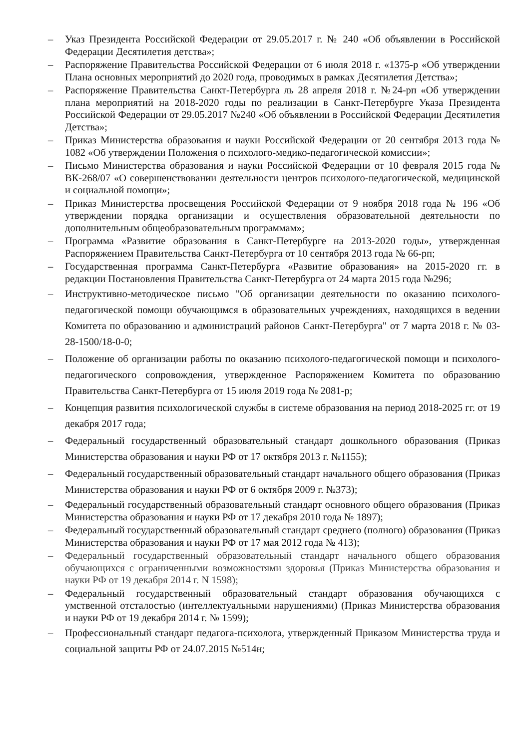– Указ Президента Российской Федерации от 29.05.2017 г. № 240 «Об объявлении в Российской Федерации Десятилетия детства»;
– Распоряжение Правительства Российской Федерации от 6 июля 2018 г. «1375-р «Об утверждении Плана основных мероприятий до 2020 года, проводимых в рамках Десятилетия Детства»;
– Распоряжение Правительства Санкт-Петербурга ль 28 апреля 2018 г. №24-рп «Об утверждении плана мероприятий на 2018-2020 годы по реализации в Санкт-Петербурге Указа Президента Российской Федерации от 29.05.2017 №240 «Об объявлении в Российской Федерации Десятилетия Детства»;
– Приказ Министерства образования и науки Российской Федерации от 20 сентября 2013 года № 1082 «Об утверждении Положения о психолого-медико-педагогической комиссии»;
– Письмо Министерства образования и науки Российской Федерации от 10 февраля 2015 года № ВК-268/07 «О совершенствовании деятельности центров психолого-педагогической, медицинской и социальной помощи»;
– Приказ Министерства просвещения Российской Федерации от 9 ноября 2018 года № 196 «Об утверждении порядка организации и осуществления образовательной деятельности по дополнительным общеобразовательным программам»;
– Программа «Развитие образования в Санкт-Петербурге на 2013-2020 годы», утвержденная Распоряжением Правительства Санкт-Петербурга от 10 сентября 2013 года № 66-рп;
– Государственная программа Санкт-Петербурга «Развитие образования» на 2015-2020 гг. в редакции Постановления Правительства Санкт-Петербурга от 24 марта 2015 года №296;
– Инструктивно-методическое письмо "Об организации деятельности по оказанию психолого-педагогической помощи обучающимся в образовательных учреждениях, находящихся в ведении Комитета по образованию и администраций районов Санкт-Петербурга" от 7 марта 2018 г. № 03-28-1500/18-0-0;
– Положение об организации работы по оказанию психолого-педагогической помощи и психолого-педагогического сопровождения, утвержденное Распоряжением Комитета по образованию Правительства Санкт-Петербурга от 15 июля 2019 года № 2081-р;
– Концепция развития психологической службы в системе образования на период 2018-2025 гг. от 19 декабря 2017 года;
– Федеральный государственный образовательный стандарт дошкольного образования (Приказ Министерства образования и науки РФ от 17 октября 2013 г. №1155);
– Федеральный государственный образовательный стандарт начального общего образования (Приказ Министерства образования и науки РФ от 6 октября 2009 г. №373);
– Федеральный государственный образовательный стандарт основного общего образования (Приказ Министерства образования и науки РФ от 17 декабря 2010 года № 1897);
– Федеральный государственный образовательный стандарт среднего (полного) образования (Приказ Министерства образования и науки РФ от 17 мая 2012 года № 413);
– Федеральный государственный образовательный стандарт начального общего образования обучающихся с ограниченными возможностями здоровья (Приказ Министерства образования и науки РФ от 19 декабря 2014 г. N 1598);
– Федеральный государственный образовательный стандарт образования обучающихся с умственной отсталостью (интеллектуальными нарушениями) (Приказ Министерства образования и науки РФ от 19 декабря 2014 г. № 1599);
– Профессиональный стандарт педагога-психолога, утвержденный Приказом Министерства труда и социальной защиты РФ от 24.07.2015 №514н;